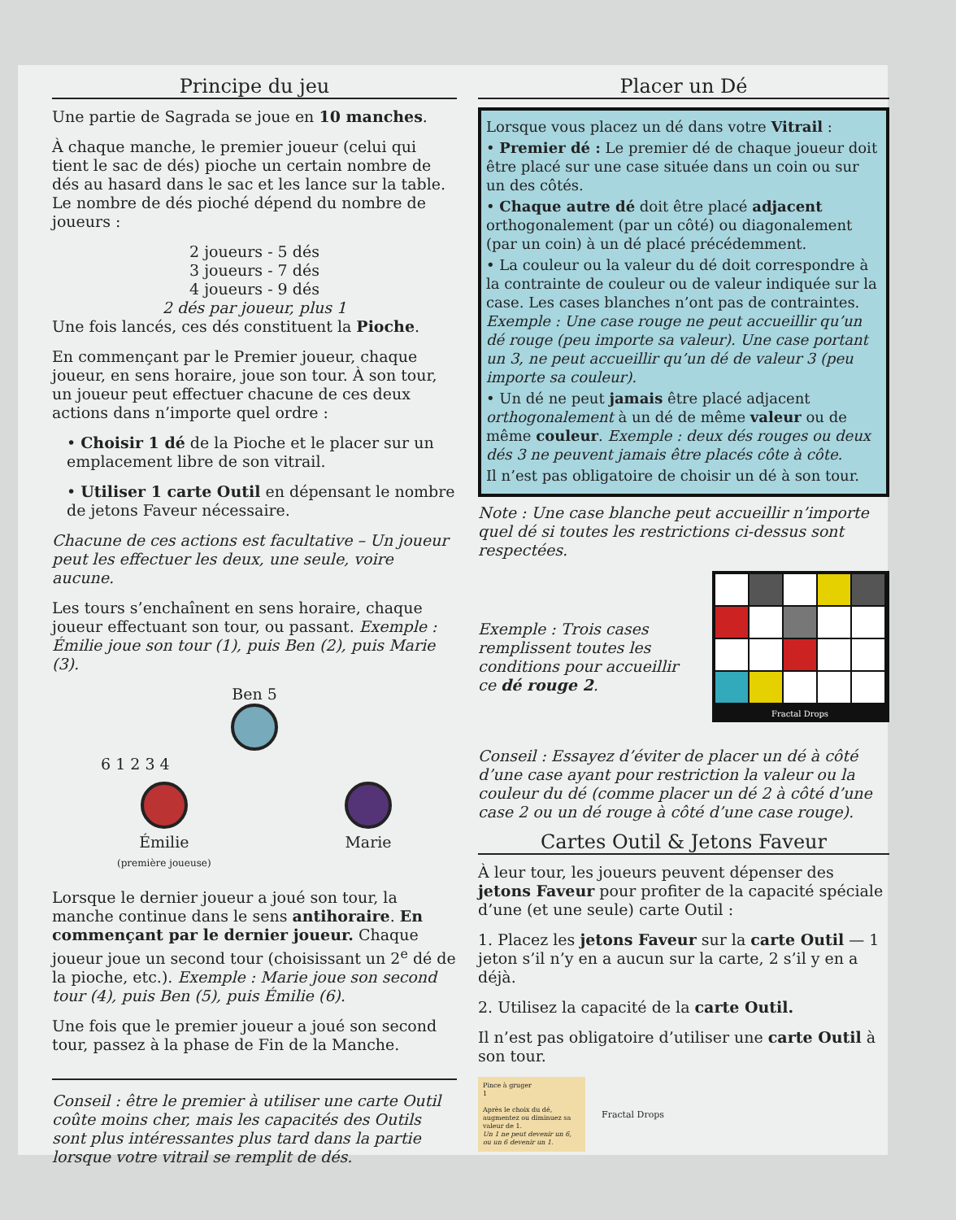Principe du jeu
Une partie de Sagrada se joue en 10 manches.
À chaque manche, le premier joueur (celui qui tient le sac de dés) pioche un certain nombre de dés au hasard dans le sac et les lance sur la table. Le nombre de dés pioché dépend du nombre de joueurs :
2 joueurs - 5 dés
3 joueurs - 7 dés
4 joueurs - 9 dés
2 dés par joueur, plus 1
Une fois lancés, ces dés constituent la Pioche.
En commençant par le Premier joueur, chaque joueur, en sens horaire, joue son tour. À son tour, un joueur peut effectuer chacune de ces deux actions dans n’importe quel ordre :
• Choisir 1 dé de la Pioche et le placer sur un emplacement libre de son vitrail.
• Utiliser 1 carte Outil en dépensant le nombre de jetons Faveur nécessaire.
Chacune de ces actions est facultative – Un joueur peut les effectuer les deux, une seule, voire aucune.
Les tours s’enchaînent en sens horaire, chaque joueur effectuant son tour, ou passant. Exemple : Émilie joue son tour (1), puis Ben (2), puis Marie (3).
Ben 5
6 1 2 3 4
Émilie
(première joueuse)
Marie
Lorsque le dernier joueur a joué son tour, la manche continue dans le sens antihoraire. En commençant par le dernier joueur. Chaque joueur joue un second tour (choisissant un 2<sup>e</sup> dé de la pioche, etc.). Exemple : Marie joue son second tour (4), puis Ben (5), puis Émilie (6).
Une fois que le premier joueur a joué son second tour, passez à la phase de Fin de la Manche.
Conseil : être le premier à utiliser une carte Outil coûte moins cher, mais les capacités des Outils sont plus intéressantes plus tard dans la partie lorsque votre vitrail se remplit de dés.
Placer un Dé
Lorsque vous placez un dé dans votre Vitrail :
• Premier dé : Le premier dé de chaque joueur doit être placé sur une case située dans un coin ou sur un des côtés.
• Chaque autre dé doit être placé adjacent orthogonalement (par un côté) ou diagonalement (par un coin) à un dé placé précédemment.
• La couleur ou la valeur du dé doit correspondre à la contrainte de couleur ou de valeur indiquée sur la case. Les cases blanches n’ont pas de contraintes. Exemple : Une case rouge ne peut accueillir qu’un dé rouge (peu importe sa valeur). Une case portant un 3, ne peut accueillir qu’un dé de valeur 3 (peu importe sa couleur).
• Un dé ne peut jamais être placé adjacent orthogonalement à un dé de même valeur ou de même couleur. Exemple : deux dés rouges ou deux dés 3 ne peuvent jamais être placés côte à côte.
Il n’est pas obligatoire de choisir un dé à son tour.
Note : Une case blanche peut accueillir n’importe quel dé si toutes les restrictions ci-dessus sont respectées.
Exemple : Trois cases remplissent toutes les conditions pour accueillir ce dé rouge 2.
Fractal Drops
Conseil : Essayez d’éviter de placer un dé à côté d’une case ayant pour restriction la valeur ou la couleur du dé (comme placer un dé 2 à côté d’une case 2 ou un dé rouge à côté d’une case rouge).
Cartes Outil & Jetons Faveur
À leur tour, les joueurs peuvent dépenser des jetons Faveur pour profiter de la capacité spéciale d’une (et une seule) carte Outil :
1. Placez les jetons Faveur sur la carte Outil — 1 jeton s’il n’y en a aucun sur la carte, 2 s’il y en a déjà.
2. Utilisez la capacité de la carte Outil.
Il n’est pas obligatoire d’utiliser une carte Outil à son tour.
Pince à gruger
1
Après le choix du dé, augmentez ou diminuez sa valeur de 1.
Un 1 ne peut devenir un 6, ou un 6 devenir un 1.
Fractal Drops